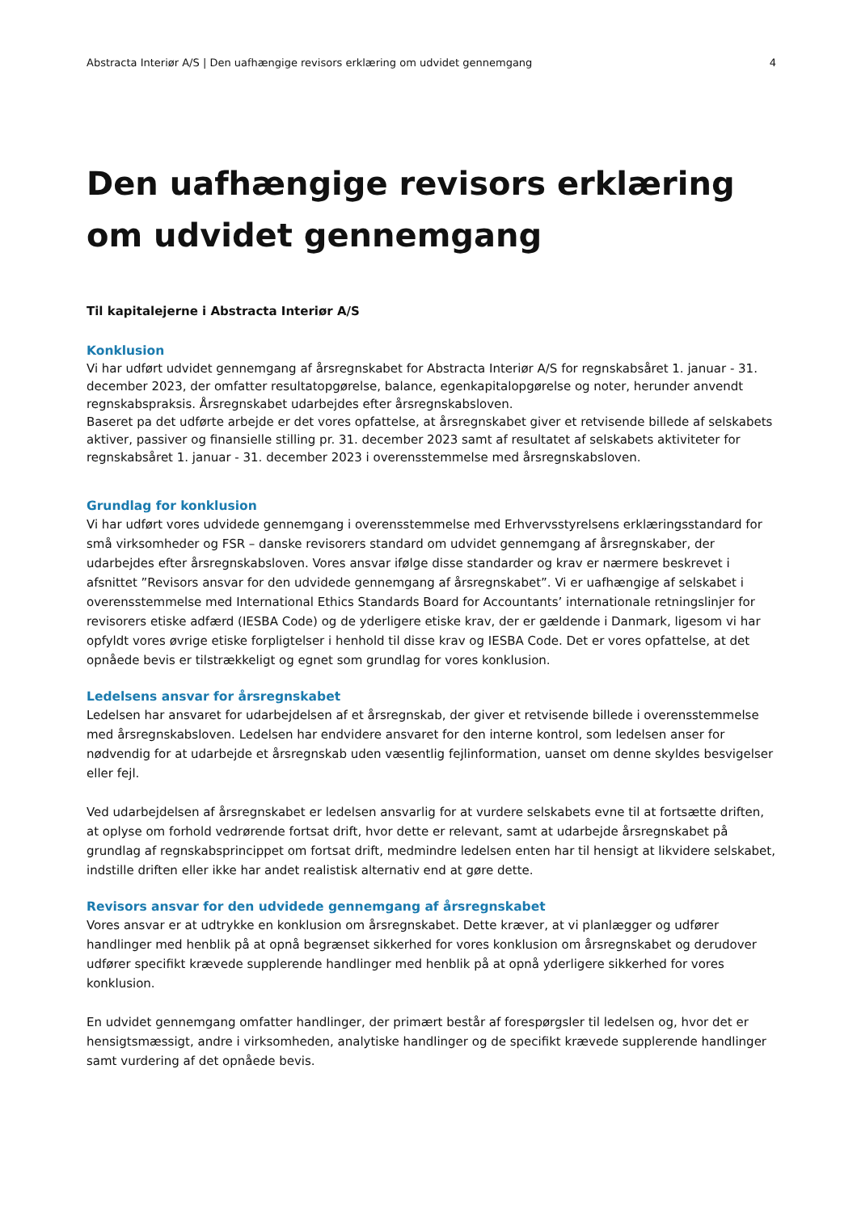Abstracta Interiør A/S | Den uafhængige revisors erklæring om udvidet gennemgang 4
Den uafhængige revisors erklæring om udvidet gennemgang
Til kapitalejerne i Abstracta Interiør A/S
Konklusion
Vi har udført udvidet gennemgang af årsregnskabet for Abstracta Interiør A/S for regnskabsåret 1. januar - 31. december 2023, der omfatter resultatopgørelse, balance, egenkapitalopgørelse og noter, herunder anvendt regnskabspraksis. Årsregnskabet udarbejdes efter årsregnskabsloven.
Baseret pa det udførte arbejde er det vores opfattelse, at årsregnskabet giver et retvisende billede af selskabets aktiver, passiver og finansielle stilling pr. 31. december 2023 samt af resultatet af selskabets aktiviteter for regnskabsåret 1. januar - 31. december 2023 i overensstemmelse med årsregnskabsloven.
Grundlag for konklusion
Vi har udført vores udvidede gennemgang i overensstemmelse med Erhvervsstyrelsens erklæringsstandard for små virksomheder og FSR – danske revisorers standard om udvidet gennemgang af årsregnskaber, der udarbejdes efter årsregnskabsloven. Vores ansvar ifølge disse standarder og krav er nærmere beskrevet i afsnittet ”Revisors ansvar for den udvidede gennemgang af årsregnskabet”. Vi er uafhængige af selskabet i overensstemmelse med International Ethics Standards Board for Accountants’ internationale retningslinjer for revisorers etiske adfærd (IESBA Code) og de yderligere etiske krav, der er gældende i Danmark, ligesom vi har opfyldt vores øvrige etiske forpligtelser i henhold til disse krav og IESBA Code. Det er vores opfattelse, at det opnåede bevis er tilstrækkeligt og egnet som grundlag for vores konklusion.
Ledelsens ansvar for årsregnskabet
Ledelsen har ansvaret for udarbejdelsen af et årsregnskab, der giver et retvisende billede i overensstemmelse med årsregnskabsloven. Ledelsen har endvidere ansvaret for den interne kontrol, som ledelsen anser for nødvendig for at udarbejde et årsregnskab uden væsentlig fejlinformation, uanset om denne skyldes besvigelser eller fejl.
Ved udarbejdelsen af årsregnskabet er ledelsen ansvarlig for at vurdere selskabets evne til at fortsætte driften, at oplyse om forhold vedrørende fortsat drift, hvor dette er relevant, samt at udarbejde årsregnskabet på grundlag af regnskabsprincippet om fortsat drift, medmindre ledelsen enten har til hensigt at likvidere selskabet, indstille driften eller ikke har andet realistisk alternativ end at gøre dette.
Revisors ansvar for den udvidede gennemgang af årsregnskabet
Vores ansvar er at udtrykke en konklusion om årsregnskabet. Dette kræver, at vi planlægger og udfører handlinger med henblik på at opnå begrænset sikkerhed for vores konklusion om årsregnskabet og derudover udfører specifikt krævede supplerende handlinger med henblik på at opnå yderligere sikkerhed for vores konklusion.
En udvidet gennemgang omfatter handlinger, der primært består af forespørgsler til ledelsen og, hvor det er hensigtsmæssigt, andre i virksomheden, analytiske handlinger og de specifikt krævede supplerende handlinger samt vurdering af det opnåede bevis.